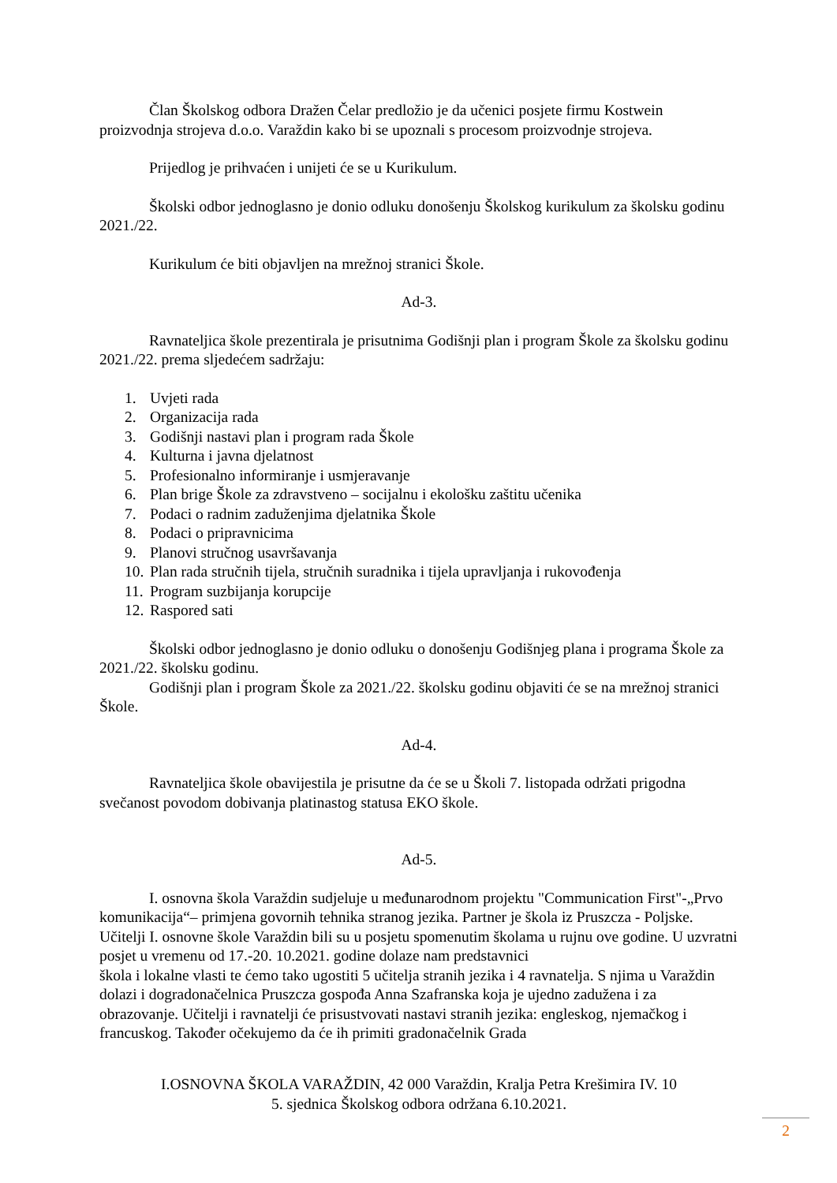Član Školskog odbora Dražen Čelar predložio je da učenici posjete firmu Kostwein proizvodnja strojeva d.o.o. Varaždin kako bi se upoznali s procesom proizvodnje strojeva.
Prijedlog je prihvaćen i unijeti će se u Kurikulum.
Školski odbor jednoglasno je donio odluku donošenju Školskog kurikulum za školsku godinu 2021./22.
Kurikulum će biti objavljen na mrežnoj stranici Škole.
Ad-3.
Ravnateljica škole prezentirala je prisutnima Godišnji plan i program Škole za školsku godinu 2021./22. prema sljedećem sadržaju:
1. Uvjeti rada
2. Organizacija rada
3. Godišnji nastavi plan i program rada Škole
4. Kulturna i javna djelatnost
5. Profesionalno informiranje i usmjeravanje
6. Plan brige Škole za zdravstveno – socijalnu i ekološku zaštitu učenika
7. Podaci o radnim zaduženjima djelatnika Škole
8. Podaci o pripravnicima
9. Planovi stručnog usavršavanja
10. Plan rada stručnih tijela, stručnih suradnika i tijela upravljanja i rukovođenja
11. Program suzbijanja korupcije
12. Raspored sati
Školski odbor jednoglasno je donio odluku o donošenju Godišnjeg plana i programa Škole za 2021./22. školsku godinu.
Godišnji plan i program Škole za 2021./22. školsku godinu objaviti će se na mrežnoj stranici Škole.
Ad-4.
Ravnateljica škole obavijestila je prisutne da će se u Školi 7. listopada održati prigodna svečanost povodom dobivanja platinastog statusa EKO škole.
Ad-5.
I. osnovna škola Varaždin sudjeluje u međunarodnom projektu "Communication First"-„Prvo komunikacija“– primjena govornih tehnika stranog jezika. Partner je škola iz Pruszcza - Poljske.
Učitelji I. osnovne škole Varaždin bili su u posjetu spomenutim školama u rujnu ove godine. U uzvratni posjet u vremenu od 17.-20. 10.2021. godine dolaze nam predstavnici
škola i lokalne vlasti te ćemo tako ugostiti 5 učitelja stranih jezika i 4 ravnatelja. S njima u Varaždin dolazi i dogradonačelnica Pruszcza gospođa Anna Szafranska koja je ujedno zadužena i za obrazovanje. Učitelji i ravnatelji će prisustvovati nastavi stranih jezika: engleskog, njemačkog i francuskog. Također očekujemo da će ih primiti gradonačelnik Grada
I.OSNOVNA ŠKOLA VARAŽDIN, 42 000 Varaždin, Kralja Petra Krešimira IV. 10
5. sjednica Školskog odbora održana 6.10.2021.
2